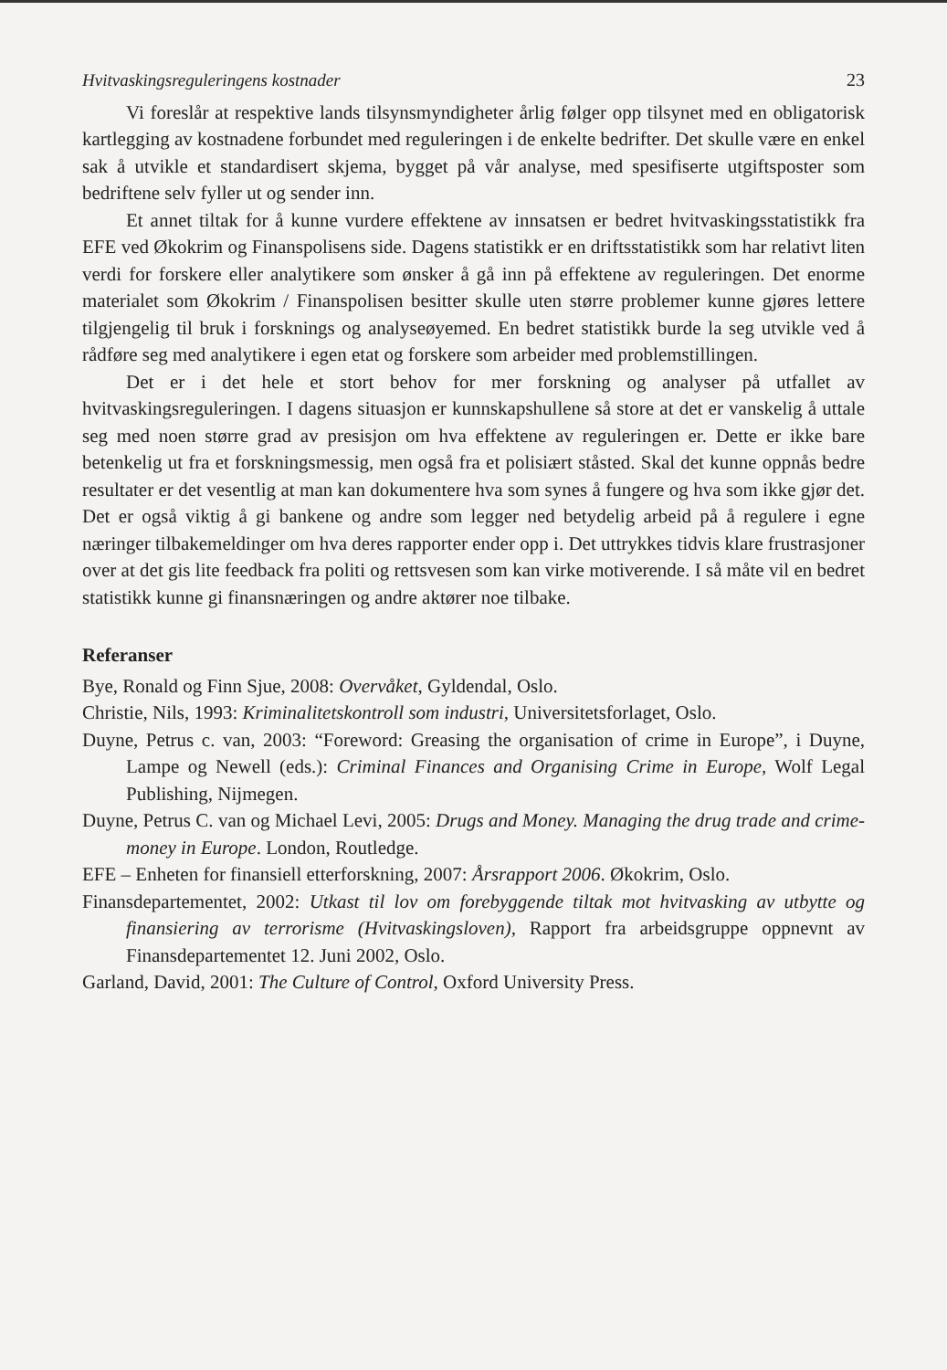Hvitvaskingsreguleringens kostnader 23
Vi foreslår at respektive lands tilsynsmyndigheter årlig følger opp tilsynet med en obligatorisk kartlegging av kostnadene forbundet med reguleringen i de enkelte bedrifter. Det skulle være en enkel sak å utvikle et standardisert skjema, bygget på vår analyse, med spesifiserte utgiftsposter som bedriftene selv fyller ut og sender inn.
Et annet tiltak for å kunne vurdere effektene av innsatsen er bedret hvitvaskingsstatistikk fra EFE ved Økokrim og Finanspolisens side. Dagens statistikk er en driftsstatistikk som har relativt liten verdi for forskere eller analytikere som ønsker å gå inn på effektene av reguleringen. Det enorme materialet som Økokrim / Finanspolisen besitter skulle uten større problemer kunne gjøres lettere tilgjengelig til bruk i forsknings og analyseøyemed. En bedret statistikk burde la seg utvikle ved å rådføre seg med analytikere i egen etat og forskere som arbeider med problemstillingen.
Det er i det hele et stort behov for mer forskning og analyser på utfallet av hvitvaskingsreguleringen. I dagens situasjon er kunnskapshullene så store at det er vanskelig å uttale seg med noen større grad av presisjon om hva effektene av reguleringen er. Dette er ikke bare betenkelig ut fra et forskningsmessig, men også fra et polisiært ståsted. Skal det kunne oppnås bedre resultater er det vesentlig at man kan dokumentere hva som synes å fungere og hva som ikke gjør det. Det er også viktig å gi bankene og andre som legger ned betydelig arbeid på å regulere i egne næringer tilbakemeldinger om hva deres rapporter ender opp i. Det uttrykkes tidvis klare frustrasjoner over at det gis lite feedback fra politi og rettsvesen som kan virke motiverende. I så måte vil en bedret statistikk kunne gi finansnæringen og andre aktører noe tilbake.
Referanser
Bye, Ronald og Finn Sjue, 2008: Overvåket, Gyldendal, Oslo.
Christie, Nils, 1993: Kriminalitetskontroll som industri, Universitetsforlaget, Oslo.
Duyne, Petrus c. van, 2003: “Foreword: Greasing the organisation of crime in Europe”, i Duyne, Lampe og Newell (eds.): Criminal Finances and Organising Crime in Europe, Wolf Legal Publishing, Nijmegen.
Duyne, Petrus C. van og Michael Levi, 2005: Drugs and Money. Managing the drug trade and crime-money in Europe. London, Routledge.
EFE – Enheten for finansiell etterforskning, 2007: Årsrapport 2006. Økokrim, Oslo.
Finansdepartementet, 2002: Utkast til lov om forebyggende tiltak mot hvitvasking av utbytte og finansiering av terrorisme (Hvitvaskingsloven), Rapport fra arbeidsgruppe oppnevnt av Finansdepartementet 12. Juni 2002, Oslo.
Garland, David, 2001: The Culture of Control, Oxford University Press.